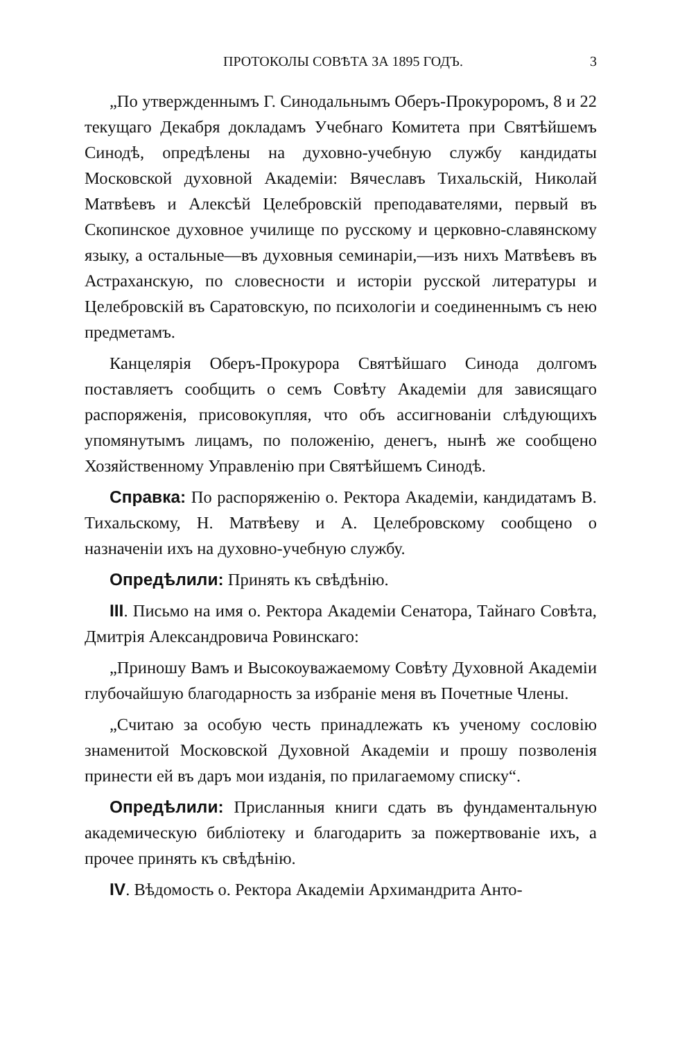ПРОТОКОЛЫ СОВѢТА ЗА 1895 ГОДЪ. 3
„По утвержденнымъ Г. Синодальнымъ Оберъ-Прокуроромъ, 8 и 22 текущаго Декабря докладамъ Учебнаго Комитета при Святѣйшемъ Синодѣ, опредѣлены на духовно-учебную службу кандидаты Московской духовной Академіи: Вячеславъ Тихальскій, Николай Матвѣевъ и Алексѣй Целебровскій преподавателями, первый въ Скопинское духовное училище по русскому и церковно-славянскому языку, а остальные—въ духовныя семинаріи,—изъ нихъ Матвѣевъ въ Астраханскую, по словесности и исторіи русской литературы и Целебровскій въ Саратовскую, по психологіи и соединеннымъ съ нею предметамъ.
Канцелярія Оберъ-Прокурора Святѣйшаго Синода долгомъ поставляетъ сообщить о семъ Совѣту Академіи для зависящаго распоряженія, присовокупляя, что объ ассигнованіи слѣдующихъ упомянутымъ лицамъ, по положенію, денегъ, нынѣ же сообщено Хозяйственному Управленію при Святѣйшемъ Синодѣ.
Справка: По распоряженію о. Ректора Академіи, кандидатамъ В. Тихальскому, Н. Матвѣеву и А. Целебровскому сообщено о назначеніи ихъ на духовно-учебную службу.
Опредѣлили: Принять къ свѣдѣнію.
III. Письмо на имя о. Ректора Академіи Сенатора, Тайнаго Совѣта, Дмитрія Александровича Ровинскаго:
„Приношу Вамъ и Высокоуважаемому Совѣту Духовной Академіи глубочайшую благодарность за избраніе меня въ Почетные Члены.
„Считаю за особую честь принадлежать къ ученому сословію знаменитой Московской Духовной Академіи и прошу позволенія принести ей въ даръ мои изданія, по прилагаемому списку“.
Опредѣлили: Присланныя книги сдать въ фундаментальную академическую библіотеку и благодарить за пожертвованіе ихъ, а прочее принять къ свѣдѣнію.
IV. Вѣдомость о. Ректора Академіи Архимандрита Анто-